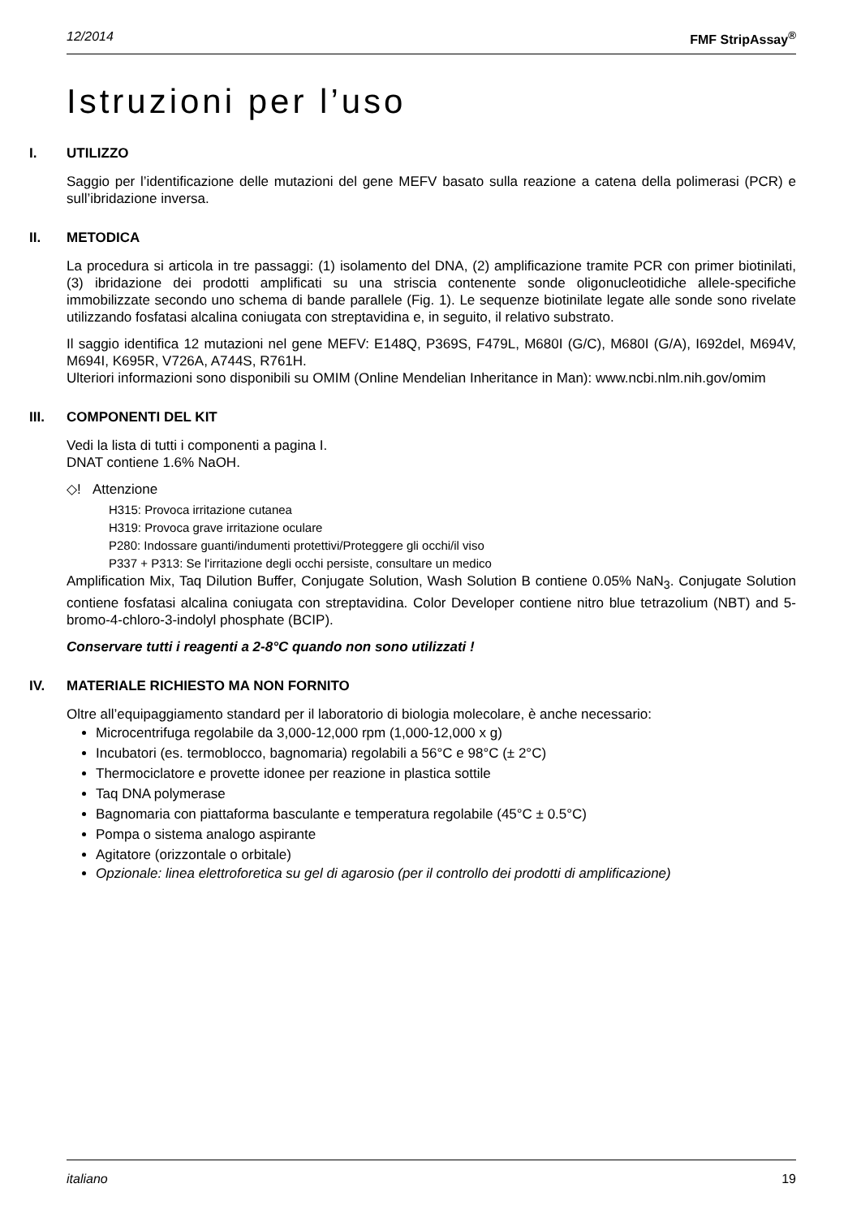12/2014 FMF StripAssay<sup>®</sup>
Istruzioni per l’uso
I. UTILIZZO
Saggio per l’identificazione delle mutazioni del gene MEFV basato sulla reazione a catena della polimerasi (PCR) e sull’ibridazione inversa.
II. METODICA
La procedura si articola in tre passaggi: (1) isolamento del DNA, (2) amplificazione tramite PCR con primer biotinilati, (3) ibridazione dei prodotti amplificati su una striscia contenente sonde oligonucleotidiche allele-specifiche immobilizzate secondo uno schema di bande parallele (Fig. 1). Le sequenze biotinilate legate alle sonde sono rivelate utilizzando fosfatasi alcalina coniugata con streptavidina e, in seguito, il relativo substrato.
Il saggio identifica 12 mutazioni nel gene MEFV: E148Q, P369S, F479L, M680I (G/C), M680I (G/A), I692del, M694V, M694I, K695R, V726A, A744S, R761H.
Ulteriori informazioni sono disponibili su OMIM (Online Mendelian Inheritance in Man): www.ncbi.nlm.nih.gov/omim
III. COMPONENTI DEL KIT
Vedi la lista di tutti i componenti a pagina I.
DNAT contiene 1.6% NaOH.
◇! Attenzione
H315: Provoca irritazione cutanea
H319: Provoca grave irritazione oculare
P280: Indossare guanti/indumenti protettivi/Proteggere gli occhi/il viso
P337 + P313: Se l'irritazione degli occhi persiste, consultare un medico
Amplification Mix, Taq Dilution Buffer, Conjugate Solution, Wash Solution B contiene 0.05% NaN<sub>3</sub>. Conjugate Solution contiene fosfatasi alcalina coniugata con streptavidina. Color Developer contiene nitro blue tetrazolium (NBT) and 5-bromo-4-chloro-3-indolyl phosphate (BCIP).
Conservare tutti i reagenti a 2-8°C quando non sono utilizzati !
IV. MATERIALE RICHIESTO MA NON FORNITO
Oltre all’equipaggiamento standard per il laboratorio di biologia molecolare, è anche necessario:
Microcentrifuga regolabile da 3,000-12,000 rpm (1,000-12,000 x g)
Incubatori (es. termoblocco, bagnomaria) regolabili a 56°C e 98°C (± 2°C)
Thermociclatore e provette idonee per reazione in plastica sottile
Taq DNA polymerase
Bagnomaria con piattaforma basculante e temperatura regolabile (45°C ± 0.5°C)
Pompa o sistema analogo aspirante
Agitatore (orizzontale o orbitale)
Opzionale: linea elettroforetica su gel di agarosio (per il controllo dei prodotti di amplificazione)
italiano 19